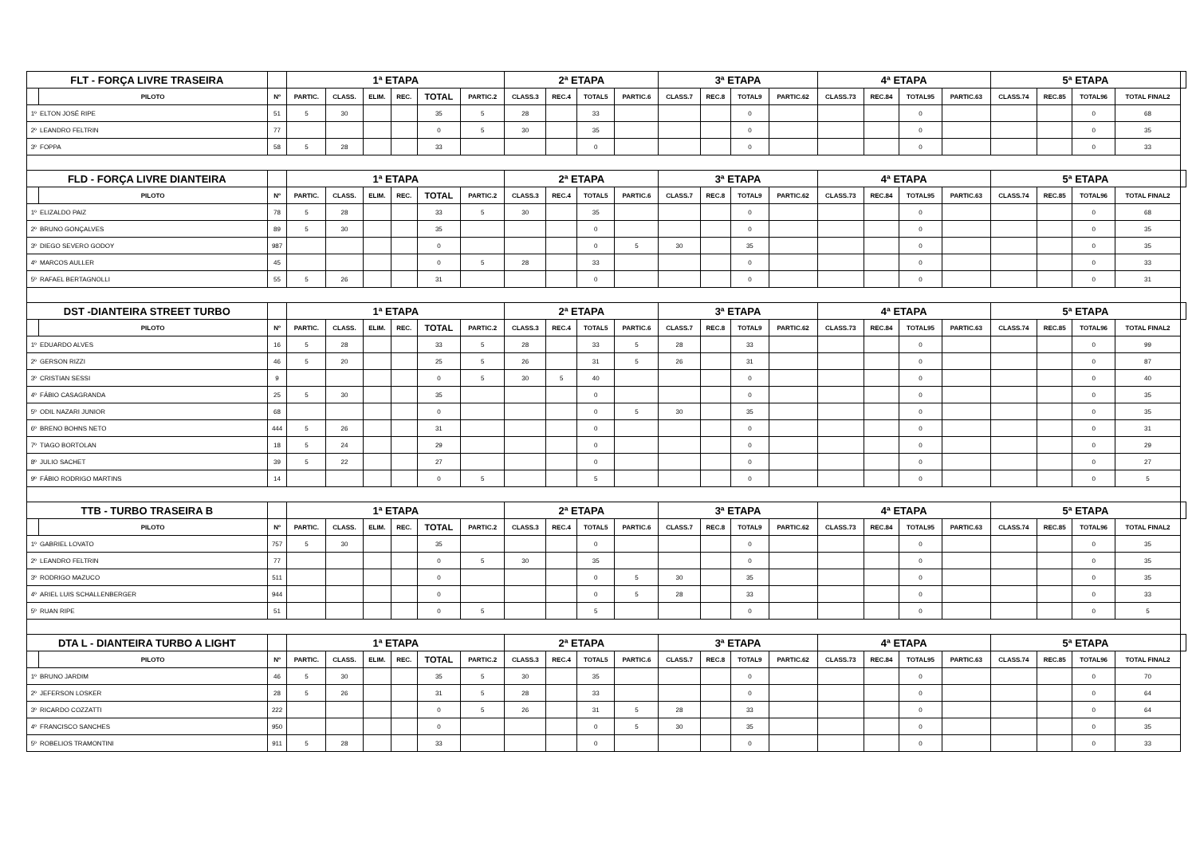| FLT - FORÇA LIVRE TRASEIRA | | | 1ª ETAPA | | | | | | 2ª ETAPA | | | | 3ª ETAPA | | | | 4ª ETAPA | | | | 5ª ETAPA | | | | |
| | PILOTO | Nº | PARTIC. | CLASS. | ELIM. | REC. | TOTAL | PARTIC.2 | CLASS.3 | REC.4 | TOTAL5 | PARTIC.6 | CLASS.7 | REC.8 | TOTAL9 | PARTIC.62 | CLASS.73 | REC.84 | TOTAL95 | PARTIC.63 | CLASS.74 | REC.85 | TOTAL96 | TOTAL FINAL2 | |
| 1º | ELTON JOSÉ RIPE | 51 | 5 | 30 | | | 35 | 5 | 28 | | 33 | | | | 0 | | | | 0 | | | | 0 | 68 | |
| 2º | LEANDRO FELTRIN | 77 | | | | | 0 | 5 | 30 | | 35 | | | | 0 | | | | 0 | | | | 0 | 35 | |
| 3º | FOPPA | 58 | 5 | 28 | | | 33 | | | | 0 | | | | 0 | | | | 0 | | | | 0 | 33 | |
| FLD - FORÇA LIVRE DIANTEIRA | | | 1ª ETAPA | | | | | | 2ª ETAPA | | | | 3ª ETAPA | | | | 4ª ETAPA | | | | 5ª ETAPA | | | | |
| | PILOTO | Nº | PARTIC. | CLASS. | ELIM. | REC. | TOTAL | PARTIC.2 | CLASS.3 | REC.4 | TOTAL5 | PARTIC.6 | CLASS.7 | REC.8 | TOTAL9 | PARTIC.62 | CLASS.73 | REC.84 | TOTAL95 | PARTIC.63 | CLASS.74 | REC.85 | TOTAL96 | TOTAL FINAL2 | |
| 1º | ELIZALDO PAIZ | 78 | 5 | 28 | | | 33 | 5 | 30 | | 35 | | | | 0 | | | | 0 | | | | 0 | 68 | |
| 2º | BRUNO GONÇALVES | 89 | 5 | 30 | | | 35 | | | | 0 | | | | 0 | | | | 0 | | | | 0 | 35 | |
| 3º | DIEGO SEVERO GODOY | 987 | | | | | 0 | | | | 0 | 5 | 30 | | 35 | | | | 0 | | | | 0 | 35 | |
| 4º | MARCOS AULLER | 45 | | | | | 0 | 5 | 28 | | 33 | | | | 0 | | | | 0 | | | | 0 | 33 | |
| 5º | RAFAEL BERTAGNOLLI | 55 | 5 | 26 | | | 31 | | | | 0 | | | | 0 | | | | 0 | | | | 0 | 31 | |
| DST -DIANTEIRA STREET TURBO | | | 1ª ETAPA | | | | | | 2ª ETAPA | | | | 3ª ETAPA | | | | 4ª ETAPA | | | | 5ª ETAPA | | | | |
| | PILOTO | Nº | PARTIC. | CLASS. | ELIM. | REC. | TOTAL | PARTIC.2 | CLASS.3 | REC.4 | TOTAL5 | PARTIC.6 | CLASS.7 | REC.8 | TOTAL9 | PARTIC.62 | CLASS.73 | REC.84 | TOTAL95 | PARTIC.63 | CLASS.74 | REC.85 | TOTAL96 | TOTAL FINAL2 | |
| 1º | EDUARDO ALVES | 16 | 5 | 28 | | | 33 | 5 | 28 | | 33 | 5 | 28 | | 33 | | | | 0 | | | | 0 | 99 | |
| 2º | GERSON RIZZI | 46 | 5 | 20 | | | 25 | 5 | 26 | | 31 | 5 | 26 | | 31 | | | | 0 | | | | 0 | 87 | |
| 3º | CRISTIAN SESSI | 9 | | | | | 0 | 5 | 30 | 5 | 40 | | | | 0 | | | | 0 | | | | 0 | 40 | |
| 4º | FÁBIO CASAGRANDA | 25 | 5 | 30 | | | 35 | | | | 0 | | | | 0 | | | | 0 | | | | 0 | 35 | |
| 5º | ODIL NAZARI JUNIOR | 68 | | | | | 0 | | | | 0 | 5 | 30 | | 35 | | | | 0 | | | | 0 | 35 | |
| 6º | BRENO BOHNS NETO | 444 | 5 | 26 | | | 31 | | | | 0 | | | | 0 | | | | 0 | | | | 0 | 31 | |
| 7º | TIAGO BORTOLAN | 18 | 5 | 24 | | | 29 | | | | 0 | | | | 0 | | | | 0 | | | | 0 | 29 | |
| 8º | JULIO SACHET | 39 | 5 | 22 | | | 27 | | | | 0 | | | | 0 | | | | 0 | | | | 0 | 27 | |
| 9º | FÁBIO RODRIGO MARTINS | 14 | | | | | 0 | 5 | | | 5 | | | | 0 | | | | 0 | | | | 0 | 5 | |
| TTB - TURBO TRASEIRA B | | | 1ª ETAPA | | | | | | 2ª ETAPA | | | | 3ª ETAPA | | | | 4ª ETAPA | | | | 5ª ETAPA | | | | |
| | PILOTO | Nº | PARTIC. | CLASS. | ELIM. | REC. | TOTAL | PARTIC.2 | CLASS.3 | REC.4 | TOTAL5 | PARTIC.6 | CLASS.7 | REC.8 | TOTAL9 | PARTIC.62 | CLASS.73 | REC.84 | TOTAL95 | PARTIC.63 | CLASS.74 | REC.85 | TOTAL96 | TOTAL FINAL2 | |
| 1º | GABRIEL LOVATO | 757 | 5 | 30 | | | 35 | | | | 0 | | | | 0 | | | | 0 | | | | 0 | 35 | |
| 2º | LEANDRO FELTRIN | 77 | | | | | 0 | 5 | 30 | | 35 | | | | 0 | | | | 0 | | | | 0 | 35 | |
| 3º | RODRIGO MAZUCO | 511 | | | | | 0 | | | | 0 | 5 | 30 | | 35 | | | | 0 | | | | 0 | 35 | |
| 4º | ARIEL LUIS SCHALLENBERGER | 944 | | | | | 0 | | | | 0 | 5 | 28 | | 33 | | | | 0 | | | | 0 | 33 | |
| 5º | RUAN RIPE | 51 | | | | | 0 | 5 | | | 5 | | | | 0 | | | | 0 | | | | 0 | 5 | |
| DTA L - DIANTEIRA TURBO A LIGHT | | | 1ª ETAPA | | | | | | 2ª ETAPA | | | | 3ª ETAPA | | | | 4ª ETAPA | | | | 5ª ETAPA | | | | |
| | PILOTO | Nº | PARTIC. | CLASS. | ELIM. | REC. | TOTAL | PARTIC.2 | CLASS.3 | REC.4 | TOTAL5 | PARTIC.6 | CLASS.7 | REC.8 | TOTAL9 | PARTIC.62 | CLASS.73 | REC.84 | TOTAL95 | PARTIC.63 | CLASS.74 | REC.85 | TOTAL96 | TOTAL FINAL2 | |
| 1º | BRUNO JARDIM | 46 | 5 | 30 | | | 35 | 5 | 30 | | 35 | | | | 0 | | | | 0 | | | | 0 | 70 | |
| 2º | JEFERSON LOSKER | 28 | 5 | 26 | | | 31 | 5 | 28 | | 33 | | | | 0 | | | | 0 | | | | 0 | 64 | |
| 3º | RICARDO COZZATTI | 222 | | | | | 0 | 5 | 26 | | 31 | 5 | 28 | | 33 | | | | 0 | | | | 0 | 64 | |
| 4º | FRANCISCO SANCHES | 950 | | | | | 0 | | | | 0 | 5 | 30 | | 35 | | | | 0 | | | | 0 | 35 | |
| 5º | ROBELIOS TRAMONTINI | 911 | 5 | 28 | | | 33 | | | | 0 | | | | 0 | | | | 0 | | | | 0 | 33 | |